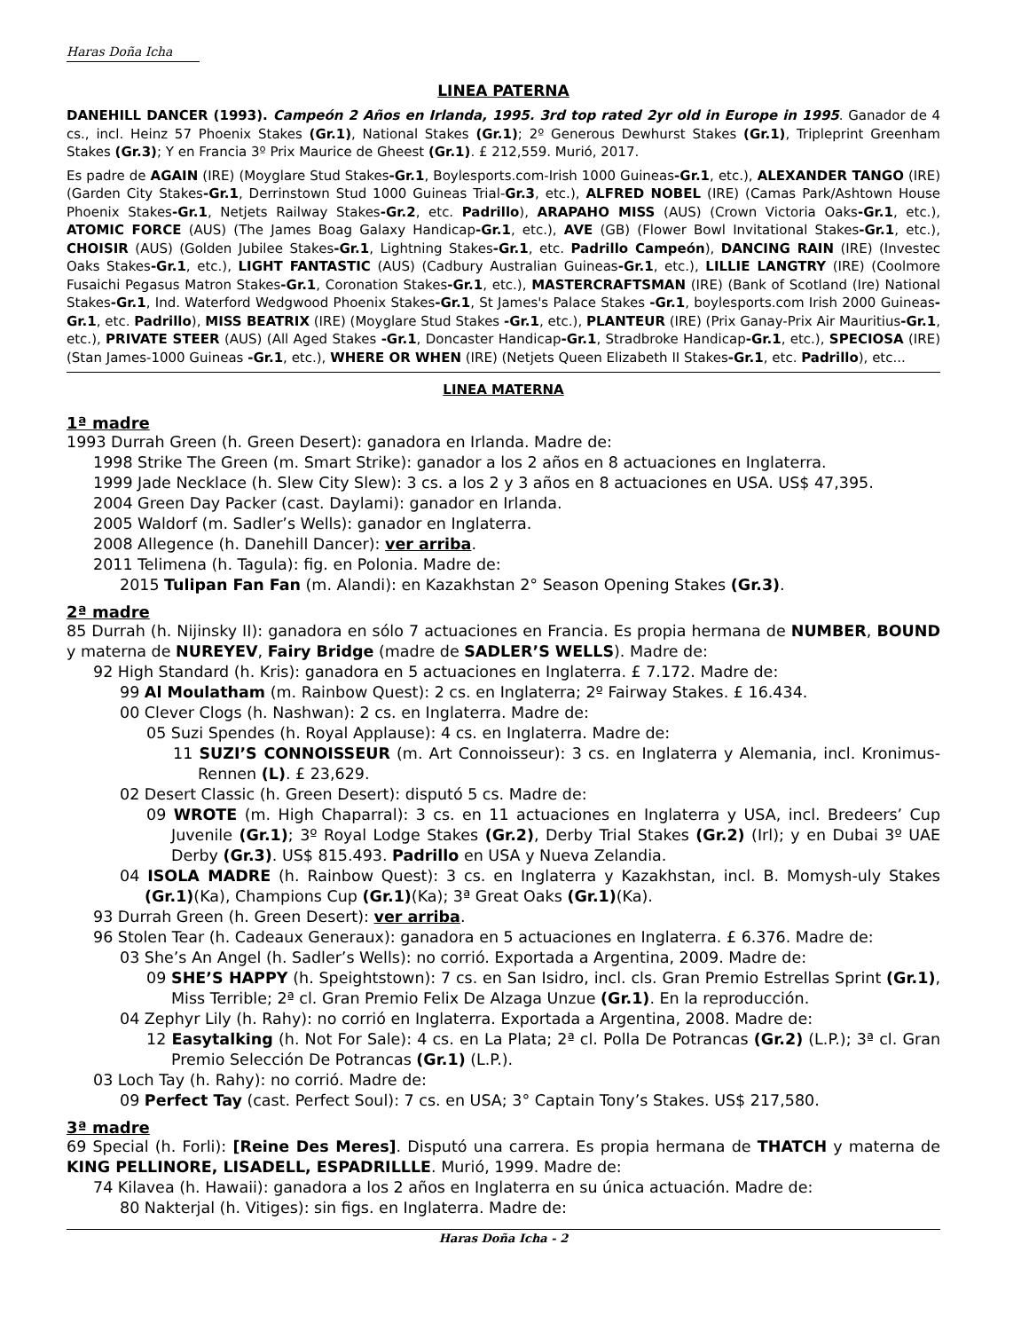Haras Doña Icha
LINEA PATERNA
DANEHILL DANCER (1993). Campeón 2 Años en Irlanda, 1995. 3rd top rated 2yr old in Europe in 1995. Ganador de 4 cs., incl. Heinz 57 Phoenix Stakes (Gr.1), National Stakes (Gr.1); 2º Generous Dewhurst Stakes (Gr.1), Tripleprint Greenham Stakes (Gr.3); Y en Francia 3º Prix Maurice de Gheest (Gr.1). £ 212,559. Murió, 2017.
Es padre de AGAIN (IRE) (Moyglare Stud Stakes-Gr.1, Boylesports.com-Irish 1000 Guineas-Gr.1, etc.), ALEXANDER TANGO (IRE) (Garden City Stakes-Gr.1, Derrinstown Stud 1000 Guineas Trial-Gr.3, etc.), ALFRED NOBEL (IRE) (Camas Park/Ashtown House Phoenix Stakes-Gr.1, Netjets Railway Stakes-Gr.2, etc. Padrillo), ARAPAHO MISS (AUS) (Crown Victoria Oaks-Gr.1, etc.), ATOMIC FORCE (AUS) (The James Boag Galaxy Handicap-Gr.1, etc.), AVE (GB) (Flower Bowl Invitational Stakes-Gr.1, etc.), CHOISIR (AUS) (Golden Jubilee Stakes-Gr.1, Lightning Stakes-Gr.1, etc. Padrillo Campeón), DANCING RAIN (IRE) (Investec Oaks Stakes-Gr.1, etc.), LIGHT FANTASTIC (AUS) (Cadbury Australian Guineas-Gr.1, etc.), LILLIE LANGTRY (IRE) (Coolmore Fusaichi Pegasus Matron Stakes-Gr.1, Coronation Stakes-Gr.1, etc.), MASTERCRAFTSMAN (IRE) (Bank of Scotland (Ire) National Stakes-Gr.1, Ind. Waterford Wedgwood Phoenix Stakes-Gr.1, St James's Palace Stakes -Gr.1, boylesports.com Irish 2000 Guineas-Gr.1, etc. Padrillo), MISS BEATRIX (IRE) (Moyglare Stud Stakes -Gr.1, etc.), PLANTEUR (IRE) (Prix Ganay-Prix Air Mauritius-Gr.1, etc.), PRIVATE STEER (AUS) (All Aged Stakes -Gr.1, Doncaster Handicap-Gr.1, Stradbroke Handicap-Gr.1, etc.), SPECIOSA (IRE) (Stan James-1000 Guineas -Gr.1, etc.), WHERE OR WHEN (IRE) (Netjets Queen Elizabeth II Stakes-Gr.1, etc. Padrillo), etc...
LINEA MATERNA
1ª madre
1993 Durrah Green (h. Green Desert): ganadora en Irlanda. Madre de:
1998 Strike The Green (m. Smart Strike): ganador a los 2 años en 8 actuaciones en Inglaterra.
1999 Jade Necklace (h. Slew City Slew): 3 cs. a los 2 y 3 años en 8 actuaciones en USA. US$ 47,395.
2004 Green Day Packer (cast. Daylami): ganador en Irlanda.
2005 Waldorf (m. Sadler’s Wells): ganador en Inglaterra.
2008 Allegence (h. Danehill Dancer): ver arriba.
2011 Telimena (h. Tagula): fig. en Polonia. Madre de:
2015 Tulipan Fan Fan (m. Alandi): en Kazakhstan 2° Season Opening Stakes (Gr.3).
2ª madre
85 Durrah (h. Nijinsky II): ganadora en sólo 7 actuaciones en Francia. Es propia hermana de NUMBER, BOUND y materna de NUREYEV, Fairy Bridge (madre de SADLER’S WELLS). Madre de:
92 High Standard (h. Kris): ganadora en 5 actuaciones en Inglaterra. £ 7.172. Madre de:
99 Al Moulatham (m. Rainbow Quest): 2 cs. en Inglaterra; 2º Fairway Stakes. £ 16.434.
00 Clever Clogs (h. Nashwan): 2 cs. en Inglaterra. Madre de:
05 Suzi Spendes (h. Royal Applause): 4 cs. en Inglaterra. Madre de:
11 SUZI’S CONNOISSEUR (m. Art Connoisseur): 3 cs. en Inglaterra y Alemania, incl. Kronimus-Rennen (L). £ 23,629.
02 Desert Classic (h. Green Desert): disputó 5 cs. Madre de:
09 WROTE (m. High Chaparral): 3 cs. en 11 actuaciones en Inglaterra y USA, incl. Bredeers’ Cup Juvenile (Gr.1); 3º Royal Lodge Stakes (Gr.2), Derby Trial Stakes (Gr.2) (Irl); y en Dubai 3º UAE Derby (Gr.3). US$ 815.493. Padrillo en USA y Nueva Zelandia.
04 ISOLA MADRE (h. Rainbow Quest): 3 cs. en Inglaterra y Kazakhstan, incl. B. Momysh-uly Stakes (Gr.1)(Ka), Champions Cup (Gr.1)(Ka); 3ª Great Oaks (Gr.1)(Ka).
93 Durrah Green (h. Green Desert): ver arriba.
96 Stolen Tear (h. Cadeaux Generaux): ganadora en 5 actuaciones en Inglaterra. £ 6.376. Madre de:
03 She’s An Angel (h. Sadler’s Wells): no corrió. Exportada a Argentina, 2009. Madre de:
09 SHE’S HAPPY (h. Speightstown): 7 cs. en San Isidro, incl. cls. Gran Premio Estrellas Sprint (Gr.1), Miss Terrible; 2ª cl. Gran Premio Felix De Alzaga Unzue (Gr.1). En la reproducción.
04 Zephyr Lily (h. Rahy): no corrió en Inglaterra. Exportada a Argentina, 2008. Madre de:
12 Easytalking (h. Not For Sale): 4 cs. en La Plata; 2ª cl. Polla De Potrancas (Gr.2) (L.P.); 3ª cl. Gran Premio Selección De Potrancas (Gr.1) (L.P.).
03 Loch Tay (h. Rahy): no corrió. Madre de:
09 Perfect Tay (cast. Perfect Soul): 7 cs. en USA; 3° Captain Tony’s Stakes. US$ 217,580.
3ª madre
69 Special (h. Forli): [Reine Des Meres]. Disputó una carrera. Es propia hermana de THATCH y materna de KING PELLINORE, LISADELL, ESPADRILLLE. Murió, 1999. Madre de:
74 Kilavea (h. Hawaii): ganadora a los 2 años en Inglaterra en su única actuación. Madre de:
80 Nakterjal (h. Vitiges): sin figs. en Inglaterra. Madre de:
Haras Doña Icha - 2